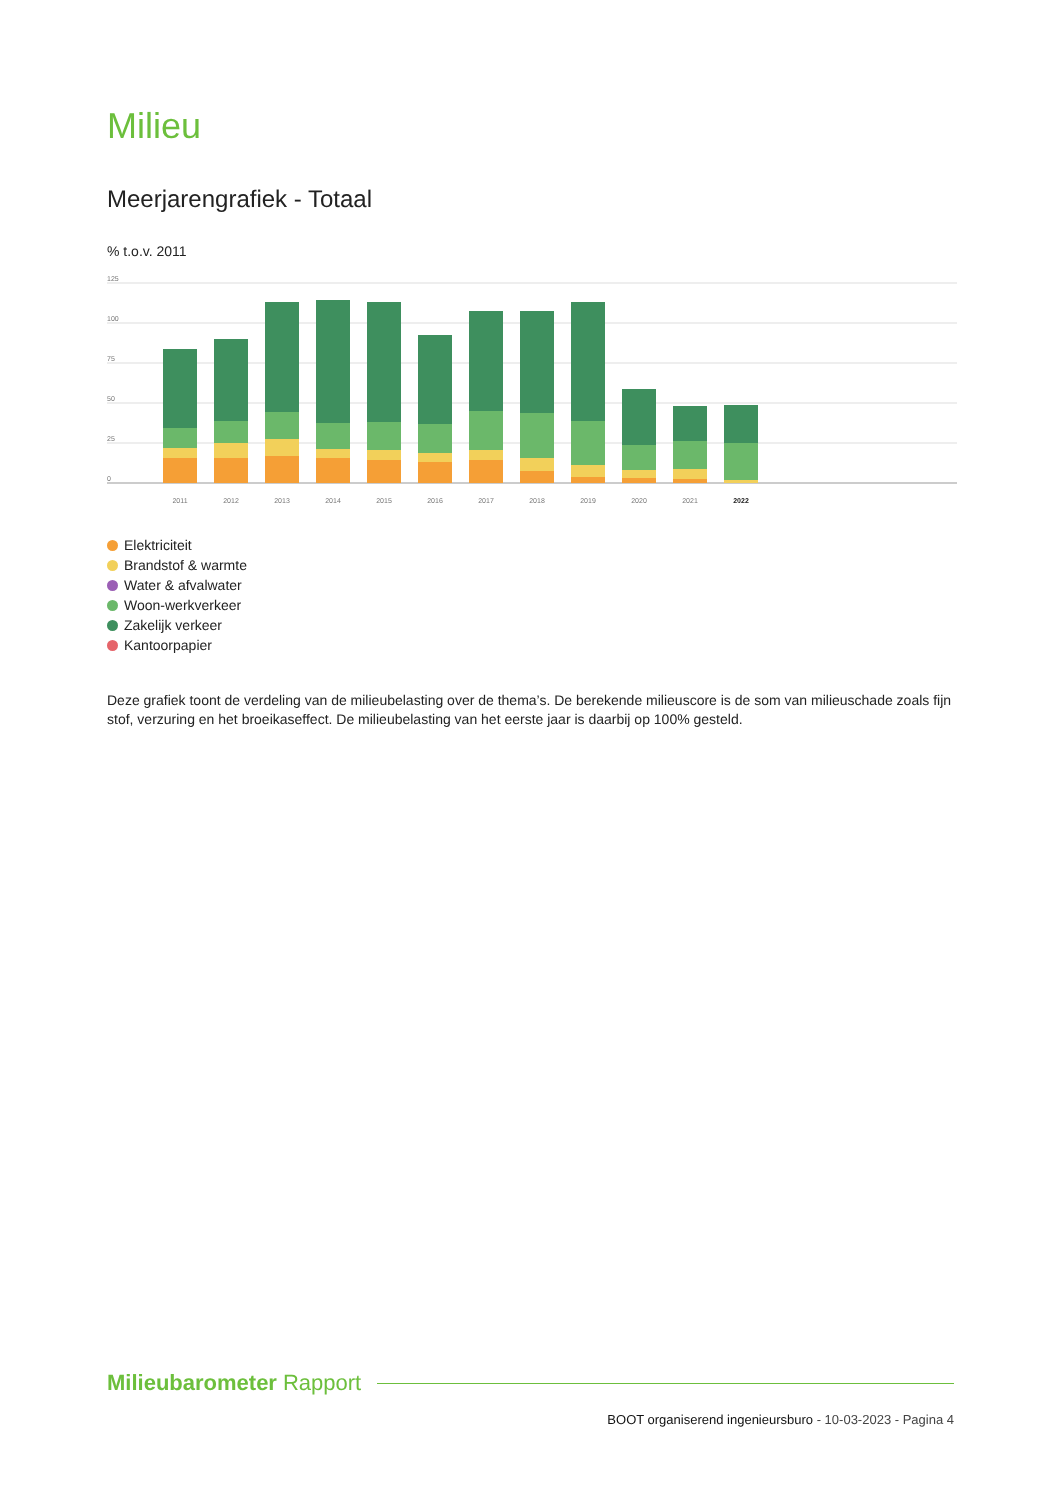Milieu
Meerjarengrafiek - Totaal
% t.o.v. 2011
125
100
75
50
25
0
2011
2012
2013
2014
2015
2016
2017
2018
2019
2020
2021
2022
Elektriciteit
Brandstof & warmte
Water & afvalwater
Woon-werkverkeer
Zakelijk verkeer
Kantoorpapier
Deze grafiek toont de verdeling van de milieubelasting over de thema’s. De berekende milieuscore is de som van milieuschade zoals fijn stof, verzuring en het broeikaseffect. De milieubelasting van het eerste jaar is daarbij op 100% gesteld.
Milieubarometer Rapport
BOOT organiserend ingenieursburo - 10-03-2023 - Pagina 4